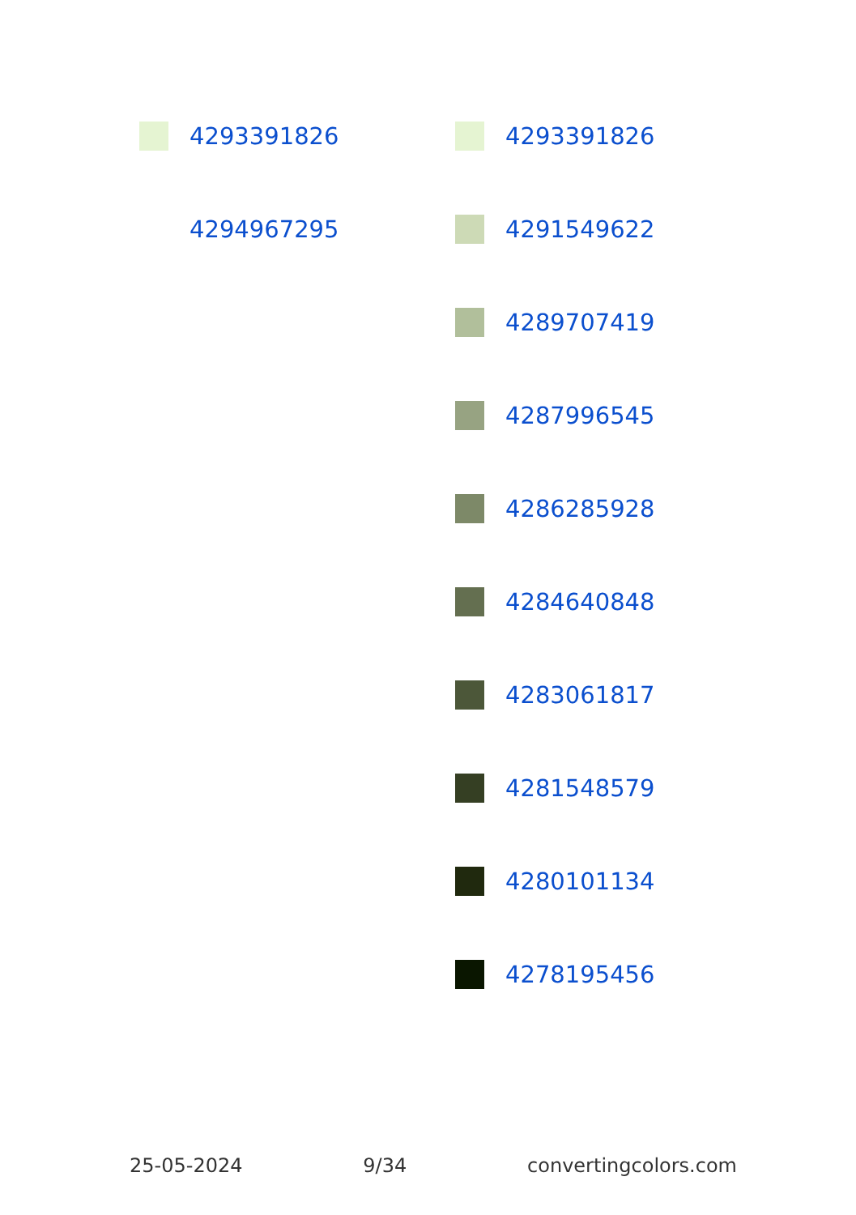4293391826
4294967295
4293391826
4291549622
4289707419
4287996545
4286285928
4284640848
4283061817
4281548579
4280101134
4278195456
25-05-2024 9/34 convertingcolors.com